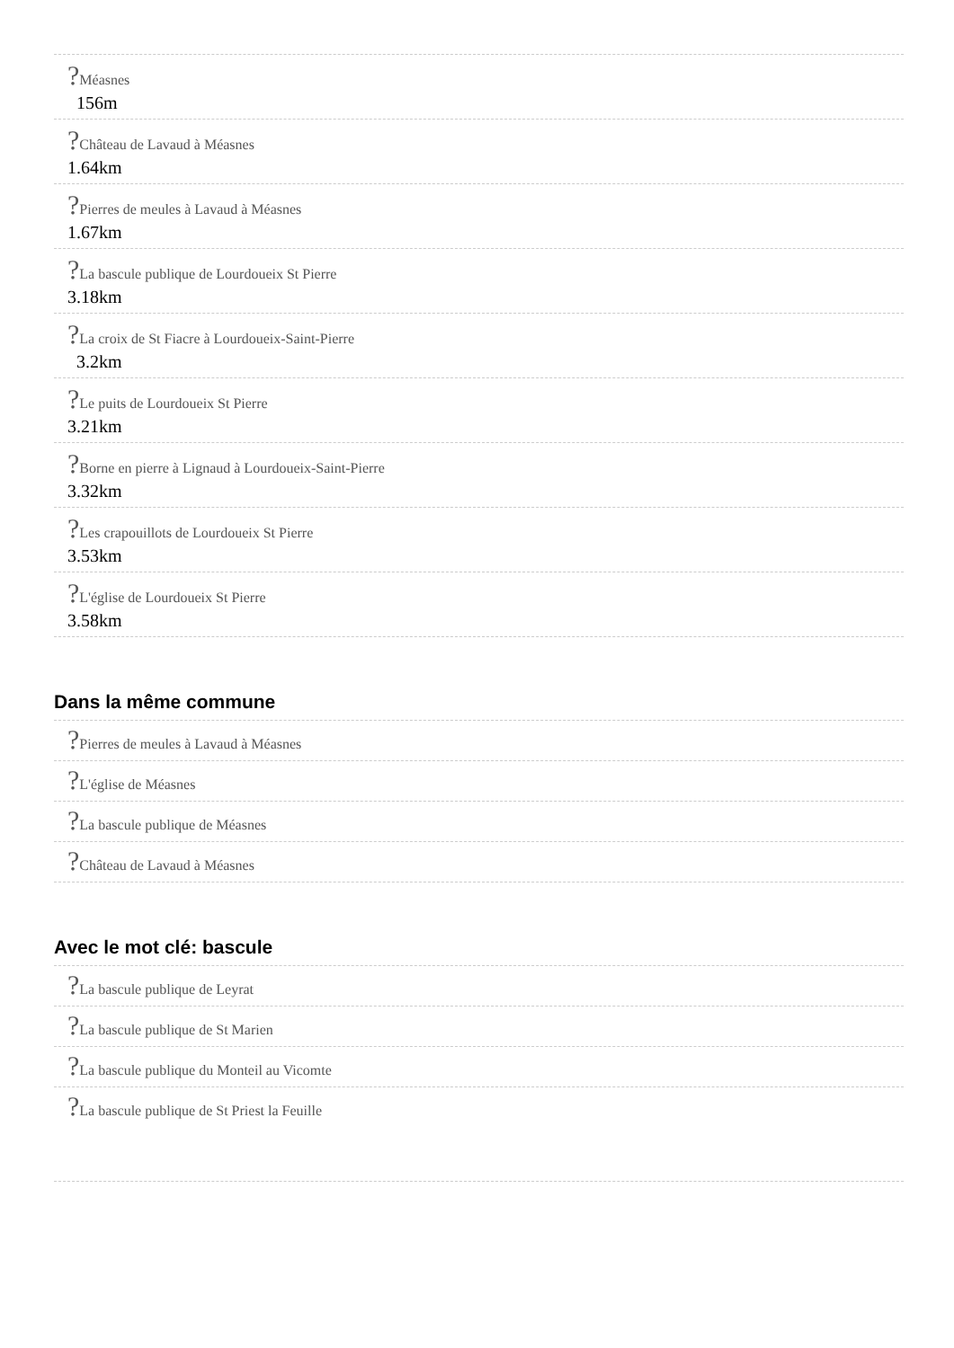?Méasnes
156m
?Château de Lavaud à Méasnes
1.64km
?Pierres de meules à Lavaud à Méasnes
1.67km
?La bascule publique de Lourdoueix St Pierre
3.18km
?La croix de St Fiacre à Lourdoueix-Saint-Pierre
3.2km
?Le puits de Lourdoueix St Pierre
3.21km
?Borne en pierre à Lignaud à Lourdoueix-Saint-Pierre
3.32km
?Les crapouillots de Lourdoueix St Pierre
3.53km
?L'église de Lourdoueix St Pierre
3.58km
Dans la même commune
?Pierres de meules à Lavaud à Méasnes
?L'église de Méasnes
?La bascule publique de Méasnes
?Château de Lavaud à Méasnes
Avec le mot clé: bascule
?La bascule publique de Leyrat
?La bascule publique de St Marien
?La bascule publique du Monteil au Vicomte
?La bascule publique de St Priest la Feuille